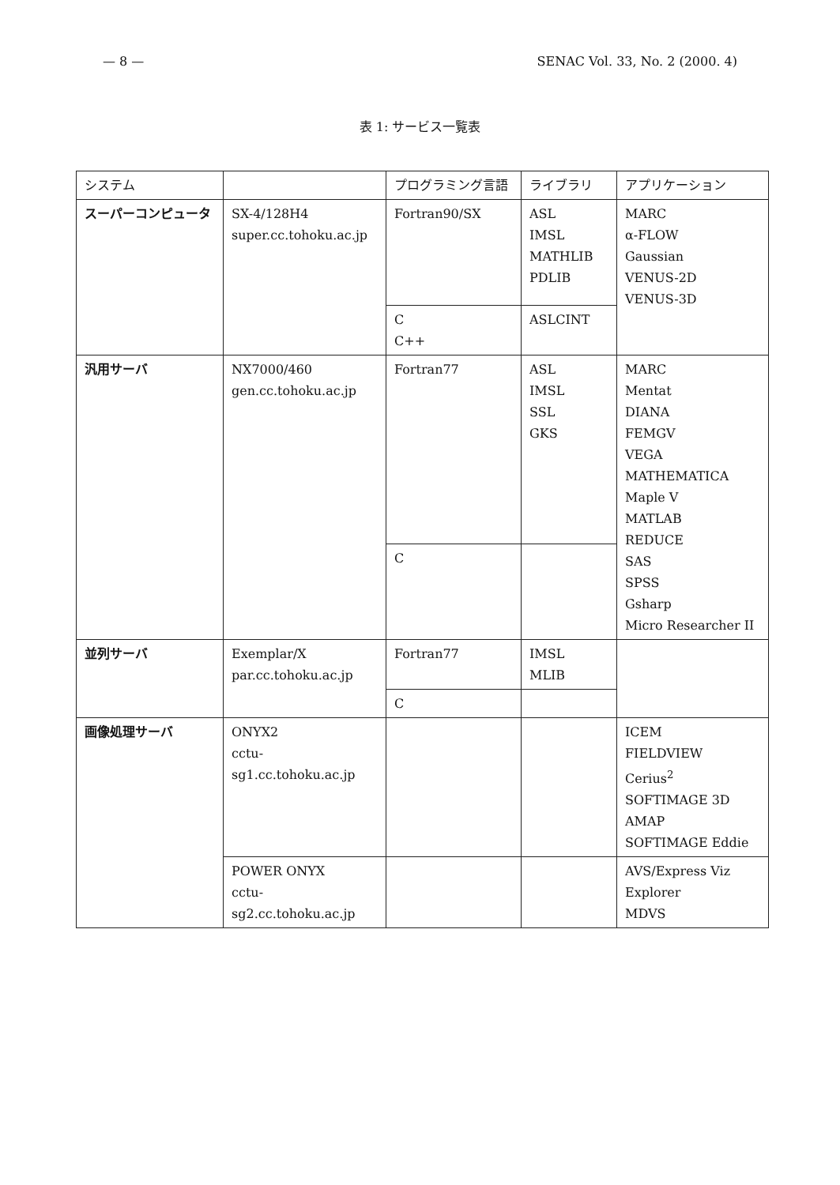— 8 — SENAC Vol. 33, No. 2 (2000. 4)
表 1: サービス一覧表
| システム | | プログラミング言語 | ライブラリ | アプリケーション |
| --- | --- | --- | --- | --- |
| スーパーコンピュータ | SX-4/128H4 super.cc.tohoku.ac.jp | Fortran90/SX | ASL IMSL MATHLIB PDLIB | MARC α-FLOW Gaussian VENUS-2D VENUS-3D |
| | | C C++ | ASLCINT | |
| 汎用サーバ | NX7000/460 gen.cc.tohoku.ac.jp | Fortran77 | ASL IMSL SSL GKS | MARC Mentat DIANA FEMGV VEGA MATHEMATICA Maple V MATLAB REDUCE SAS SPSS Gsharp Micro Researcher II |
| | | C | | |
| 並列サーバ | Exemplar/X par.cc.tohoku.ac.jp | Fortran77 | IMSL MLIB | |
| | | C | | |
| 画像処理サーバ | ONYX2 cctu-sg1.cc.tohoku.ac.jp | | | ICEM FIELDVIEW Cerius<sup>2</sup> SOFTIMAGE 3D AMAP SOFTIMAGE Eddie |
| | POWER ONYX cctu-sg2.cc.tohoku.ac.jp | | | AVS/Express Viz Explorer MDVS |